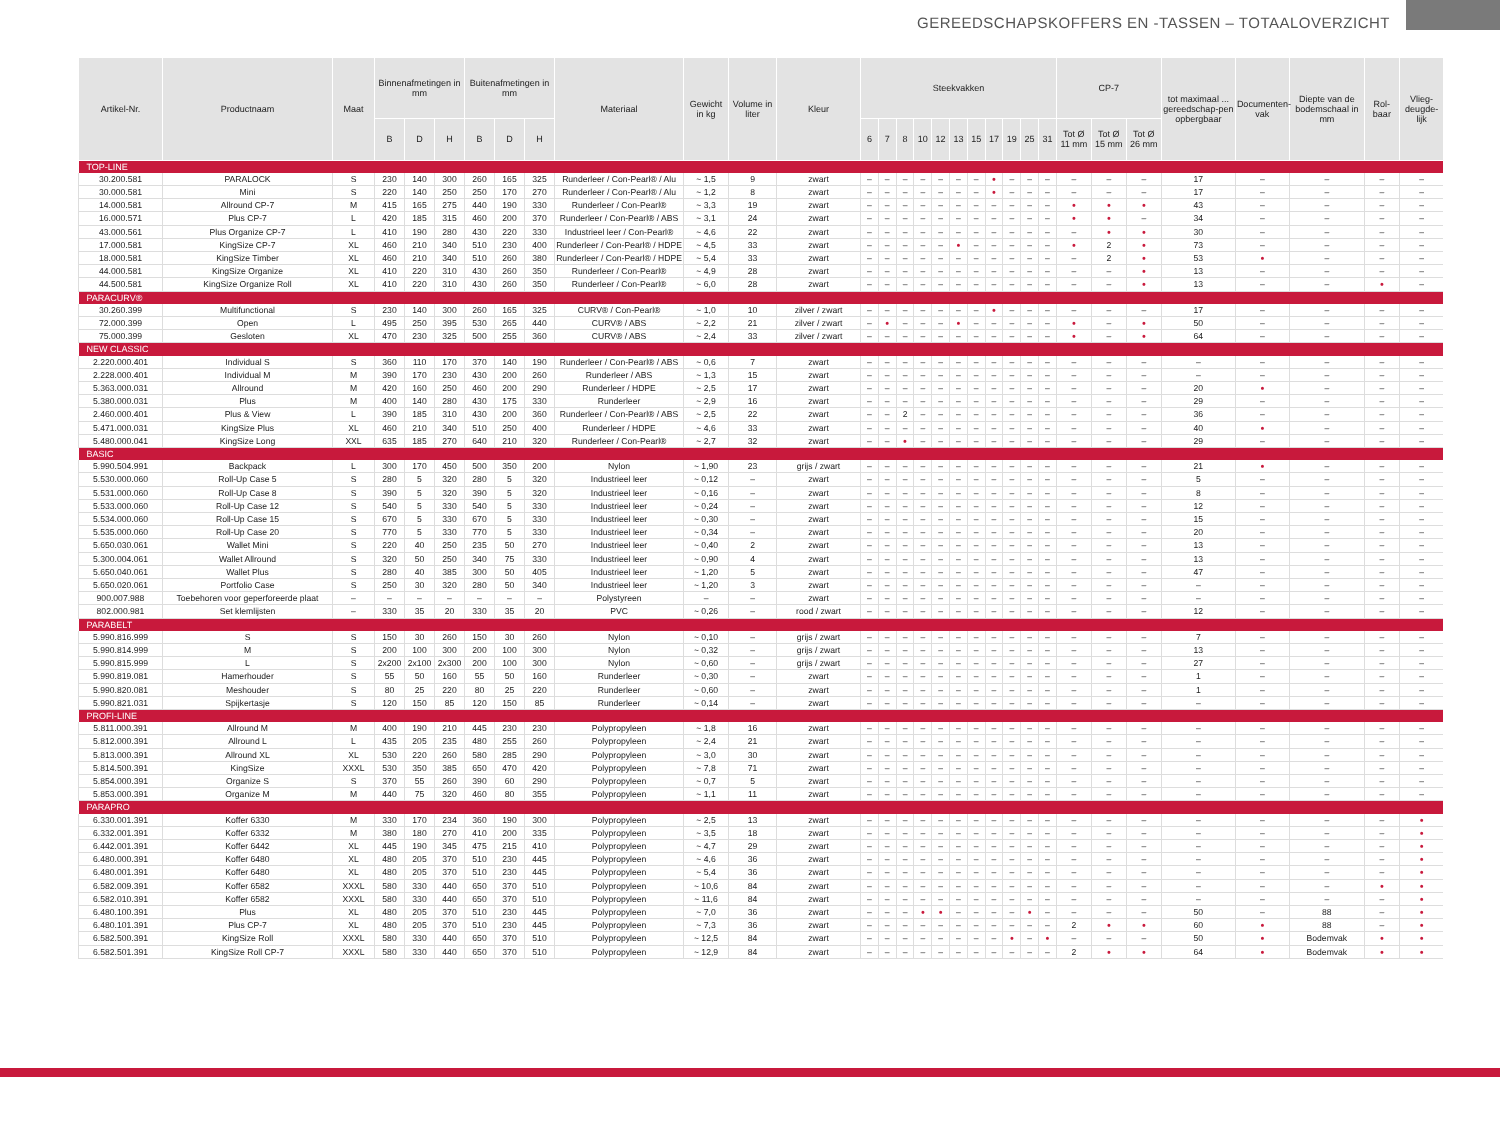GEREEDSCHAPSKOFFERS EN -TASSEN – TOTAALOVERZICHT
| Artikel-Nr. | Productnaam | Maat | Binnenafmetingen in mm | | | Buitenafmetingen in mm | | | Materiaal | Gewicht in kg | Volume in liter | Kleur | Steekvakken | | | | | | | | | | | CP-7 | | | tot maximaal ... gereedschap-pen opbergbaar | Documenten-vak | Diepte van de bodemschaal in mm | Rol-baar | Vlieg-deugde-lijk |
| --- | --- | --- | --- | --- | --- | --- | --- | --- | --- | --- | --- | --- | --- | --- | --- | --- | --- | --- | --- | --- | --- | --- | --- | --- | --- | --- | --- | --- | --- | --- | --- |
| | | | B | D | H | B | D | H | | | | | 6 | 7 | 8 | 10 | 12 | 13 | 15 | 17 | 19 | 25 | 31 | Tot Ø 11 mm | Tot Ø 15 mm | Tot Ø 26 mm | | | | | |
| TOP-LINE | | | | | | | | | | | | | | | | | | | | | | | | | | | | | | | |
| 30.200.581 | PARALOCK | S | 230 | 140 | 300 | 260 | 165 | 325 | Runderleer / Con-Pearl® / Alu | ~ 1,5 | 9 | zwart | – | – | – | – | – | – | – | • | – | – | – | – | – | – | 17 | – | – | – | – |
| 30.000.581 | Mini | S | 220 | 140 | 250 | 250 | 170 | 270 | Runderleer / Con-Pearl® / Alu | ~ 1,2 | 8 | zwart | – | – | – | – | – | – | – | • | – | – | – | – | – | – | 17 | – | – | – | – |
| 14.000.581 | Allround CP-7 | M | 415 | 165 | 275 | 440 | 190 | 330 | Runderleer / Con-Pearl® | ~ 3,3 | 19 | zwart | – | – | – | – | – | – | – | – | – | – | – | • | • | • | 43 | – | – | – | – |
| 16.000.571 | Plus CP-7 | L | 420 | 185 | 315 | 460 | 200 | 370 | Runderleer / Con-Pearl® / ABS | ~ 3,1 | 24 | zwart | – | – | – | – | – | – | – | – | – | – | – | • | • | – | 34 | – | – | – | – |
| 43.000.561 | Plus Organize CP-7 | L | 410 | 190 | 280 | 430 | 220 | 330 | Industrieel leer / Con-Pearl® | ~ 4,6 | 22 | zwart | – | – | – | – | – | – | – | – | – | – | – | – | • | • | 30 | – | – | – | – |
| 17.000.581 | KingSize CP-7 | XL | 460 | 210 | 340 | 510 | 230 | 400 | Runderleer / Con-Pearl® / HDPE | ~ 4,5 | 33 | zwart | – | – | – | – | – | • | – | – | – | – | – | • | 2 | • | 73 | – | – | – | – |
| 18.000.581 | KingSize Timber | XL | 460 | 210 | 340 | 510 | 260 | 380 | Runderleer / Con-Pearl® / HDPE | ~ 5,4 | 33 | zwart | – | – | – | – | – | – | – | – | – | – | – | – | 2 | • | 53 | • | – | – | – |
| 44.000.581 | KingSize Organize | XL | 410 | 220 | 310 | 430 | 260 | 350 | Runderleer / Con-Pearl® | ~ 4,9 | 28 | zwart | – | – | – | – | – | – | – | – | – | – | – | – | – | • | 13 | – | – | – | – |
| 44.500.581 | KingSize Organize Roll | XL | 410 | 220 | 310 | 430 | 260 | 350 | Runderleer / Con-Pearl® | ~ 6,0 | 28 | zwart | – | – | – | – | – | – | – | – | – | – | – | – | – | • | 13 | – | – | • | – |
| PARACURV® | | | | | | | | | | | | | | | | | | | | | | | | | | | | | | | |
| 30.260.399 | Multifunctional | S | 230 | 140 | 300 | 260 | 165 | 325 | CURV® / Con-Pearl® | ~ 1,0 | 10 | zilver / zwart | – | – | – | – | – | – | – | • | – | – | – | – | – | – | 17 | – | – | – | – |
| 72.000.399 | Open | L | 495 | 250 | 395 | 530 | 265 | 440 | CURV® / ABS | ~ 2,2 | 21 | zilver / zwart | – | • | – | – | – | • | – | – | – | – | – | • | – | • | 50 | – | – | – | – |
| 75.000.399 | Gesloten | XL | 470 | 230 | 325 | 500 | 255 | 360 | CURV® / ABS | ~ 2,4 | 33 | zilver / zwart | – | – | – | – | – | – | – | – | – | – | – | • | – | • | 64 | – | – | – | – |
| NEW CLASSIC | | | | | | | | | | | | | | | | | | | | | | | | | | | | | | | |
| 2.220.000.401 | Individual S | S | 360 | 110 | 170 | 370 | 140 | 190 | Runderleer / Con-Pearl® / ABS | ~ 0,6 | 7 | zwart | – | – | – | – | – | – | – | – | – | – | – | – | – | – | – | – | – | – | – |
| 2.228.000.401 | Individual M | M | 390 | 170 | 230 | 430 | 200 | 260 | Runderleer / ABS | ~ 1,3 | 15 | zwart | – | – | – | – | – | – | – | – | – | – | – | – | – | – | – | – | – | – | – |
| 5.363.000.031 | Allround | M | 420 | 160 | 250 | 460 | 200 | 290 | Runderleer / HDPE | ~ 2,5 | 17 | zwart | – | – | – | – | – | – | – | – | – | – | – | – | – | – | 20 | • | – | – | – |
| 5.380.000.031 | Plus | M | 400 | 140 | 280 | 430 | 175 | 330 | Runderleer | ~ 2,9 | 16 | zwart | – | – | – | – | – | – | – | – | – | – | – | – | – | – | 29 | – | – | – | – |
| 2.460.000.401 | Plus & View | L | 390 | 185 | 310 | 430 | 200 | 360 | Runderleer / Con-Pearl® / ABS | ~ 2,5 | 22 | zwart | – | – | 2 | – | – | – | – | – | – | – | – | – | – | – | 36 | – | – | – | – |
| 5.471.000.031 | KingSize Plus | XL | 460 | 210 | 340 | 510 | 250 | 400 | Runderleer / HDPE | ~ 4,6 | 33 | zwart | – | – | – | – | – | – | – | – | – | – | – | – | – | – | 40 | • | – | – | – |
| 5.480.000.041 | KingSize Long | XXL | 635 | 185 | 270 | 640 | 210 | 320 | Runderleer / Con-Pearl® | ~ 2,7 | 32 | zwart | – | – | • | – | – | – | – | – | – | – | – | – | – | – | 29 | – | – | – | – |
| BASIC | | | | | | | | | | | | | | | | | | | | | | | | | | | | | | | |
| 5.990.504.991 | Backpack | L | 300 | 170 | 450 | 500 | 350 | 200 | Nylon | ~ 1,90 | 23 | grijs / zwart | – | – | – | – | – | – | – | – | – | – | – | – | – | – | 21 | • | – | – | – |
| 5.530.000.060 | Roll-Up Case 5 | S | 280 | 5 | 320 | 280 | 5 | 320 | Industrieel leer | ~ 0,12 | – | zwart | – | – | – | – | – | – | – | – | – | – | – | – | – | – | 5 | – | – | – | – |
| 5.531.000.060 | Roll-Up Case 8 | S | 390 | 5 | 320 | 390 | 5 | 320 | Industrieel leer | ~ 0,16 | – | zwart | – | – | – | – | – | – | – | – | – | – | – | – | – | – | 8 | – | – | – | – |
| 5.533.000.060 | Roll-Up Case 12 | S | 540 | 5 | 330 | 540 | 5 | 330 | Industrieel leer | ~ 0,24 | – | zwart | – | – | – | – | – | – | – | – | – | – | – | – | – | – | 12 | – | – | – | – |
| 5.534.000.060 | Roll-Up Case 15 | S | 670 | 5 | 330 | 670 | 5 | 330 | Industrieel leer | ~ 0,30 | – | zwart | – | – | – | – | – | – | – | – | – | – | – | – | – | – | 15 | – | – | – | – |
| 5.535.000.060 | Roll-Up Case 20 | S | 770 | 5 | 330 | 770 | 5 | 330 | Industrieel leer | ~ 0,34 | – | zwart | – | – | – | – | – | – | – | – | – | – | – | – | – | – | 20 | – | – | – | – |
| 5.650.030.061 | Wallet Mini | S | 220 | 40 | 250 | 235 | 50 | 270 | Industrieel leer | ~ 0,40 | 2 | zwart | – | – | – | – | – | – | – | – | – | – | – | – | – | – | 13 | – | – | – | – |
| 5.300.004.061 | Wallet Allround | S | 320 | 50 | 250 | 340 | 75 | 330 | Industrieel leer | ~ 0,90 | 4 | zwart | – | – | – | – | – | – | – | – | – | – | – | – | – | – | 13 | – | – | – | – |
| 5.650.040.061 | Wallet Plus | S | 280 | 40 | 385 | 300 | 50 | 405 | Industrieel leer | ~ 1,20 | 5 | zwart | – | – | – | – | – | – | – | – | – | – | – | – | – | – | 47 | – | – | – | – |
| 5.650.020.061 | Portfolio Case | S | 250 | 30 | 320 | 280 | 50 | 340 | Industrieel leer | ~ 1,20 | 3 | zwart | – | – | – | – | – | – | – | – | – | – | – | – | – | – | – | – | – | – | – |
| 900.007.988 | Toebehoren voor geperforeerde plaat | – | – | – | – | – | – | – | Polystyreen | – | – | zwart | – | – | – | – | – | – | – | – | – | – | – | – | – | – | – | – | – | – | – |
| 802.000.981 | Set klemlijsten | – | 330 | 35 | 20 | 330 | 35 | 20 | PVC | ~ 0,26 | – | rood / zwart | – | – | – | – | – | – | – | – | – | – | – | – | – | – | 12 | – | – | – | – |
| PARABELT | | | | | | | | | | | | | | | | | | | | | | | | | | | | | | | |
| 5.990.816.999 | S | S | 150 | 30 | 260 | 150 | 30 | 260 | Nylon | ~ 0,10 | – | grijs / zwart | – | – | – | – | – | – | – | – | – | – | – | – | – | – | 7 | – | – | – | – |
| 5.990.814.999 | M | S | 200 | 100 | 300 | 200 | 100 | 300 | Nylon | ~ 0,32 | – | grijs / zwart | – | – | – | – | – | – | – | – | – | – | – | – | – | – | 13 | – | – | – | – |
| 5.990.815.999 | L | S | 2x200 | 2x100 | 2x300 | 200 | 100 | 300 | Nylon | ~ 0,60 | – | grijs / zwart | – | – | – | – | – | – | – | – | – | – | – | – | – | – | 27 | – | – | – | – |
| 5.990.819.081 | Hamerhouder | S | 55 | 50 | 160 | 55 | 50 | 160 | Runderleer | ~ 0,30 | – | zwart | – | – | – | – | – | – | – | – | – | – | – | – | – | – | 1 | – | – | – | – |
| 5.990.820.081 | Meshouder | S | 80 | 25 | 220 | 80 | 25 | 220 | Runderleer | ~ 0,60 | – | zwart | – | – | – | – | – | – | – | – | – | – | – | – | – | – | 1 | – | – | – | – |
| 5.990.821.031 | Spijkertasje | S | 120 | 150 | 85 | 120 | 150 | 85 | Runderleer | ~ 0,14 | – | zwart | – | – | – | – | – | – | – | – | – | – | – | – | – | – | – | – | – | – | – |
| PROFI-LINE | | | | | | | | | | | | | | | | | | | | | | | | | | | | | | | |
| 5.811.000.391 | Allround M | M | 400 | 190 | 210 | 445 | 230 | 230 | Polypropyleen | ~ 1,8 | 16 | zwart | – | – | – | – | – | – | – | – | – | – | – | – | – | – | – | – | – | – | – |
| 5.812.000.391 | Allround L | L | 435 | 205 | 235 | 480 | 255 | 260 | Polypropyleen | ~ 2,4 | 21 | zwart | – | – | – | – | – | – | – | – | – | – | – | – | – | – | – | – | – | – | – |
| 5.813.000.391 | Allround XL | XL | 530 | 220 | 260 | 580 | 285 | 290 | Polypropyleen | ~ 3,0 | 30 | zwart | – | – | – | – | – | – | – | – | – | – | – | – | – | – | – | – | – | – | – |
| 5.814.500.391 | KingSize | XXXL | 530 | 350 | 385 | 650 | 470 | 420 | Polypropyleen | ~ 7,8 | 71 | zwart | – | – | – | – | – | – | – | – | – | – | – | – | – | – | – | – | – | – | – |
| 5.854.000.391 | Organize S | S | 370 | 55 | 260 | 390 | 60 | 290 | Polypropyleen | ~ 0,7 | 5 | zwart | – | – | – | – | – | – | – | – | – | – | – | – | – | – | – | – | – | – | – |
| 5.853.000.391 | Organize M | M | 440 | 75 | 320 | 460 | 80 | 355 | Polypropyleen | ~ 1,1 | 11 | zwart | – | – | – | – | – | – | – | – | – | – | – | – | – | – | – | – | – | – | – |
| PARAPRO | | | | | | | | | | | | | | | | | | | | | | | | | | | | | | | |
| 6.330.001.391 | Koffer 6330 | M | 330 | 170 | 234 | 360 | 190 | 300 | Polypropyleen | ~ 2,5 | 13 | zwart | – | – | – | – | – | – | – | – | – | – | – | – | – | – | – | – | – | – | • |
| 6.332.001.391 | Koffer 6332 | M | 380 | 180 | 270 | 410 | 200 | 335 | Polypropyleen | ~ 3,5 | 18 | zwart | – | – | – | – | – | – | – | – | – | – | – | – | – | – | – | – | – | – | • |
| 6.442.001.391 | Koffer 6442 | XL | 445 | 190 | 345 | 475 | 215 | 410 | Polypropyleen | ~ 4,7 | 29 | zwart | – | – | – | – | – | – | – | – | – | – | – | – | – | – | – | – | – | – | • |
| 6.480.000.391 | Koffer 6480 | XL | 480 | 205 | 370 | 510 | 230 | 445 | Polypropyleen | ~ 4,6 | 36 | zwart | – | – | – | – | – | – | – | – | – | – | – | – | – | – | – | – | – | – | • |
| 6.480.001.391 | Koffer 6480 | XL | 480 | 205 | 370 | 510 | 230 | 445 | Polypropyleen | ~ 5,4 | 36 | zwart | – | – | – | – | – | – | – | – | – | – | – | – | – | – | – | – | – | – | • |
| 6.582.009.391 | Koffer 6582 | XXXL | 580 | 330 | 440 | 650 | 370 | 510 | Polypropyleen | ~ 10,6 | 84 | zwart | – | – | – | – | – | – | – | – | – | – | – | – | – | – | – | – | – | • | • |
| 6.582.010.391 | Koffer 6582 | XXXL | 580 | 330 | 440 | 650 | 370 | 510 | Polypropyleen | ~ 11,6 | 84 | zwart | – | – | – | – | – | – | – | – | – | – | – | – | – | – | – | – | – | – | • |
| 6.480.100.391 | Plus | XL | 480 | 205 | 370 | 510 | 230 | 445 | Polypropyleen | ~ 7,0 | 36 | zwart | – | – | – | • | • | – | – | – | – | • | – | – | – | – | 50 | – | 88 | – | • |
| 6.480.101.391 | Plus CP-7 | XL | 480 | 205 | 370 | 510 | 230 | 445 | Polypropyleen | ~ 7,3 | 36 | zwart | – | – | – | – | – | – | – | – | – | – | – | 2 | • | • | 60 | • | 88 | – | • |
| 6.582.500.391 | KingSize Roll | XXXL | 580 | 330 | 440 | 650 | 370 | 510 | Polypropyleen | ~ 12,5 | 84 | zwart | – | – | – | – | – | – | – | – | • | – | • | – | – | – | 50 | • | Bodemvak | • | • |
| 6.582.501.391 | KingSize Roll CP-7 | XXXL | 580 | 330 | 440 | 650 | 370 | 510 | Polypropyleen | ~ 12,9 | 84 | zwart | – | – | – | – | – | – | – | – | – | – | – | 2 | • | • | 64 | • | Bodemvak | • | • |